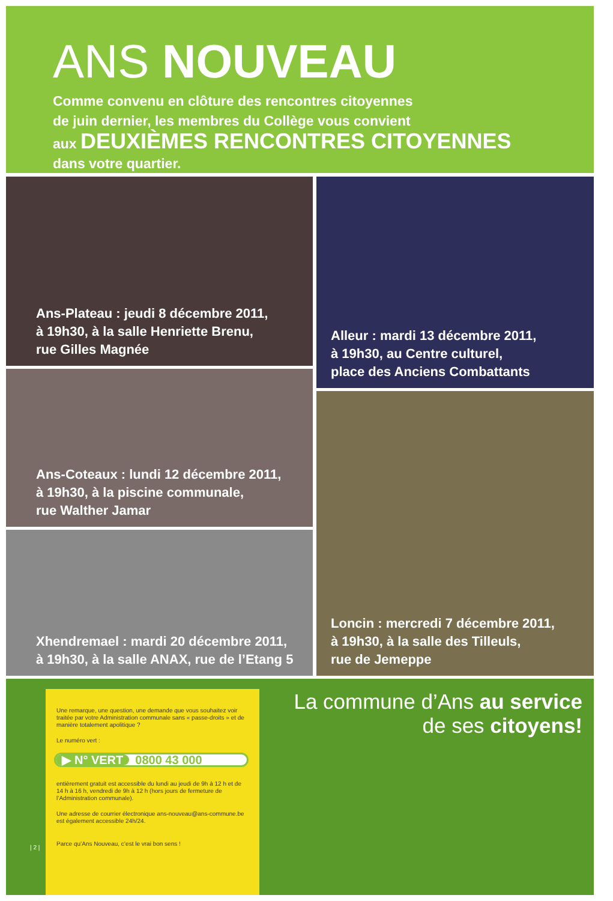ANS NOUVEAU
Comme convenu en clôture des rencontres citoyennes
de juin dernier, les membres du Collège vous convient
aux DEUXIÈMES RENCONTRES CITOYENNES
dans votre quartier.
Ans-Plateau : jeudi 8 décembre 2011,
à 19h30, à la salle Henriette Brenu,
rue Gilles Magnée
Alleur : mardi 13 décembre 2011,
à 19h30, au Centre culturel,
place des Anciens Combattants
Ans-Coteaux : lundi 12 décembre 2011,
à 19h30, à la piscine communale,
rue Walther Jamar
Loncin : mercredi 7 décembre 2011,
à 19h30, à la salle des Tilleuls,
rue de Jemeppe
Xhendremael : mardi 20 décembre 2011,
à 19h30, à la salle ANAX, rue de l’Etang 5
Une remarque, une question, une demande que vous souhaitez voir traitée par votre Administration communale sans « passe-droits » et de manière totalement apolitique ?
Le numéro vert :
▶ N° VERT 0800 43 000
entièrement gratuit est accessible du lundi au jeudi de 9h à 12 h et de 14 h à 16 h, vendredi de 9h à 12 h (hors jours de fermeture de l’Administration communale).
Une adresse de courrier électronique ans-nouveau@ans-commune.be est également accessible 24h/24.
Parce qu’Ans Nouveau, c’est le vrai bon sens !
La commune d’Ans au service
de ses citoyens!
| 2 |